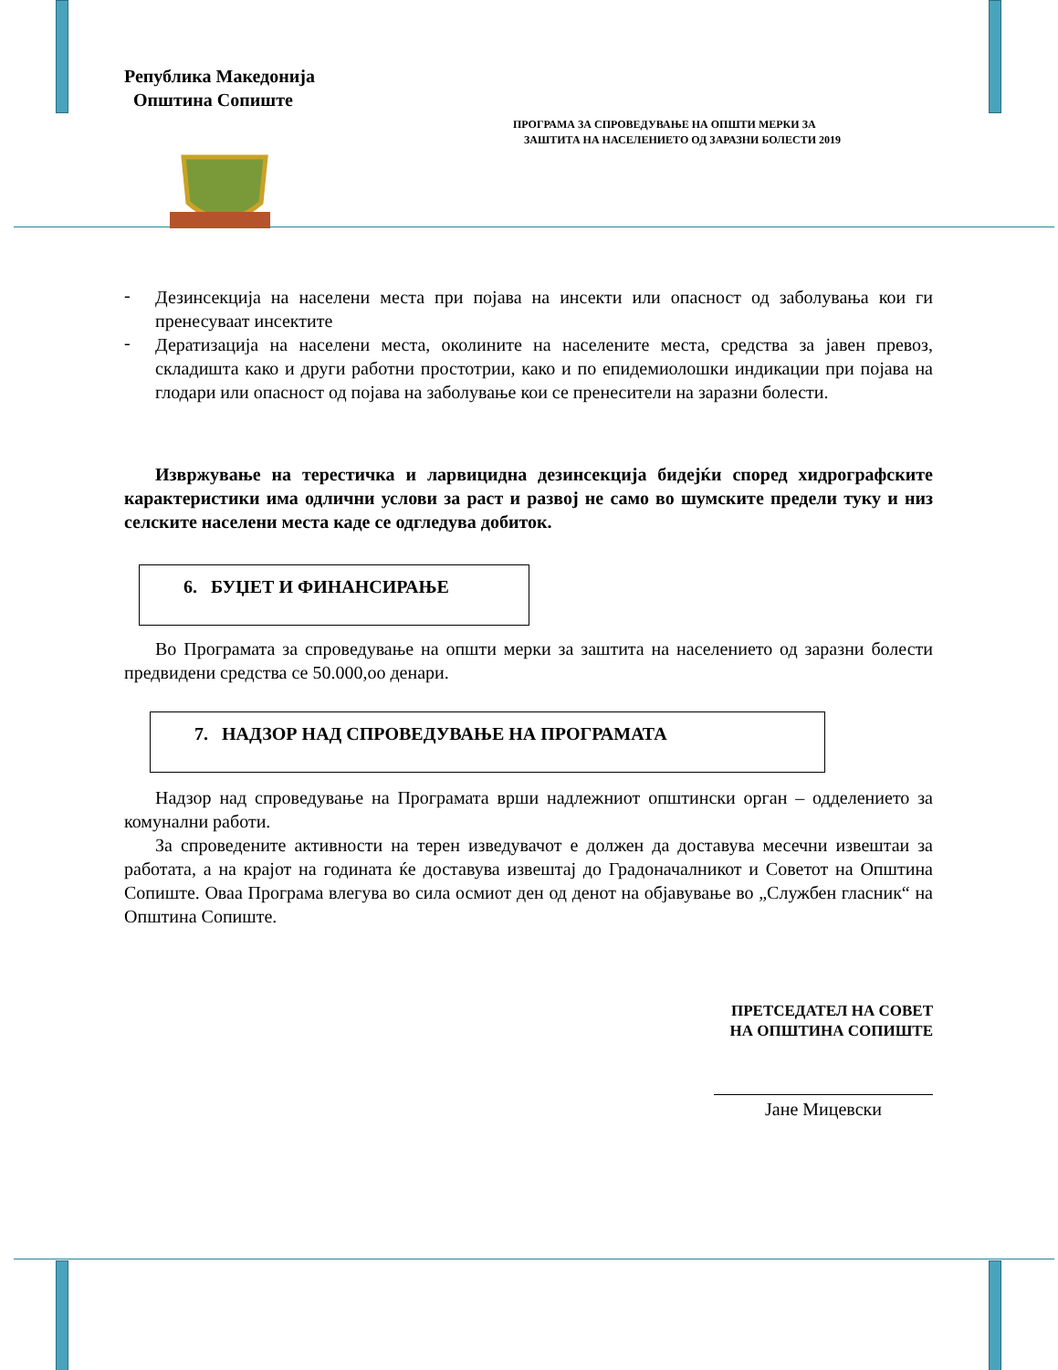Република Македонија
Општина Сопиште
ПРОГРАМА ЗА СПРОВЕДУВАЊЕ НА ОПШТИ МЕРКИ ЗА
ЗАШТИТА НА НАСЕЛЕНИЕТО ОД ЗАРАЗНИ БОЛЕСТИ 2019
-
Дезинсекција на населени места при појава на инсекти или опасност од заболувања кои ги пренесуваат инсектите
-
Дератизација на населени места, околините на населените места, средства за јавен превоз, складишта како и други работни простотрии, како и по епидемиолошки индикации при појава на глодари или опасност од појава на заболување кои се пренесители на заразни болести.
Извржување на терестичка и ларвицидна дезинсекција бидејќи според хидрографските карактеристики има одлични услови за раст и развој не само во шумските предели туку и низ селските населени места каде се одгледува добиток.
6. БУЏЕТ И ФИНАНСИРАЊЕ
Во Програмата за спроведување на општи мерки за заштита на населението од заразни болести предвидени средства се 50.000,оо денари.
7. НАДЗОР НАД СПРОВЕДУВАЊЕ НА ПРОГРАМАТА
Надзор над спроведување на Програмата врши надлежниот општински орган – одделението за комунални работи.
За спроведените активности на терен изведувачот е должен да доставува месечни извештаи за работата, а на крајот на годината ќе доставува извештај до Градоначалникот и Советот на Општина Сопиште. Оваа Програма влегува во сила осмиот ден од денот на објавување во „Службен гласник“ на Општина Сопиште.
ПРЕТСЕДАТЕЛ НА СОВЕТ
НА ОПШТИНА СОПИШТЕ
Јане Мицевски